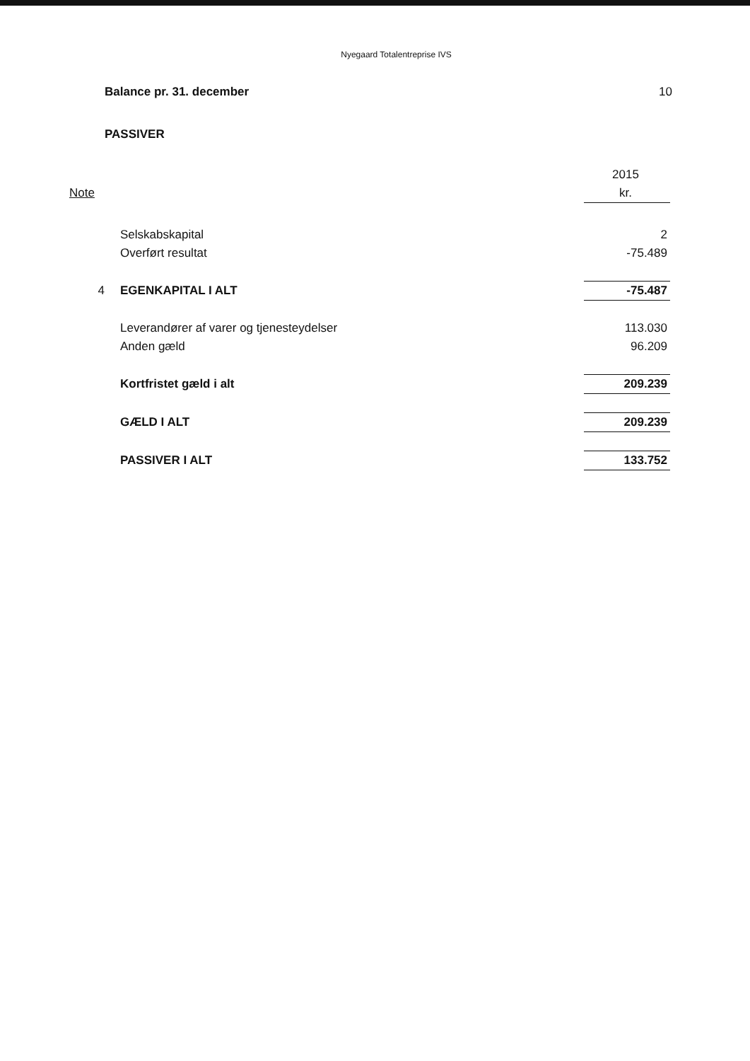Nyegaard Totalentreprise IVS
Balance pr. 31. december 10
PASSIVER
| | | 2015 |
| Note | | kr. |
| | Selskabskapital | 2 |
| | Overført resultat | -75.489 |
| 4 | EGENKAPITAL I ALT | -75.487 |
| | Leverandører af varer og tjenesteydelser | 113.030 |
| | Anden gæld | 96.209 |
| | Kortfristet gæld i alt | 209.239 |
| | GÆLD I ALT | 209.239 |
| | PASSIVER I ALT | 133.752 |